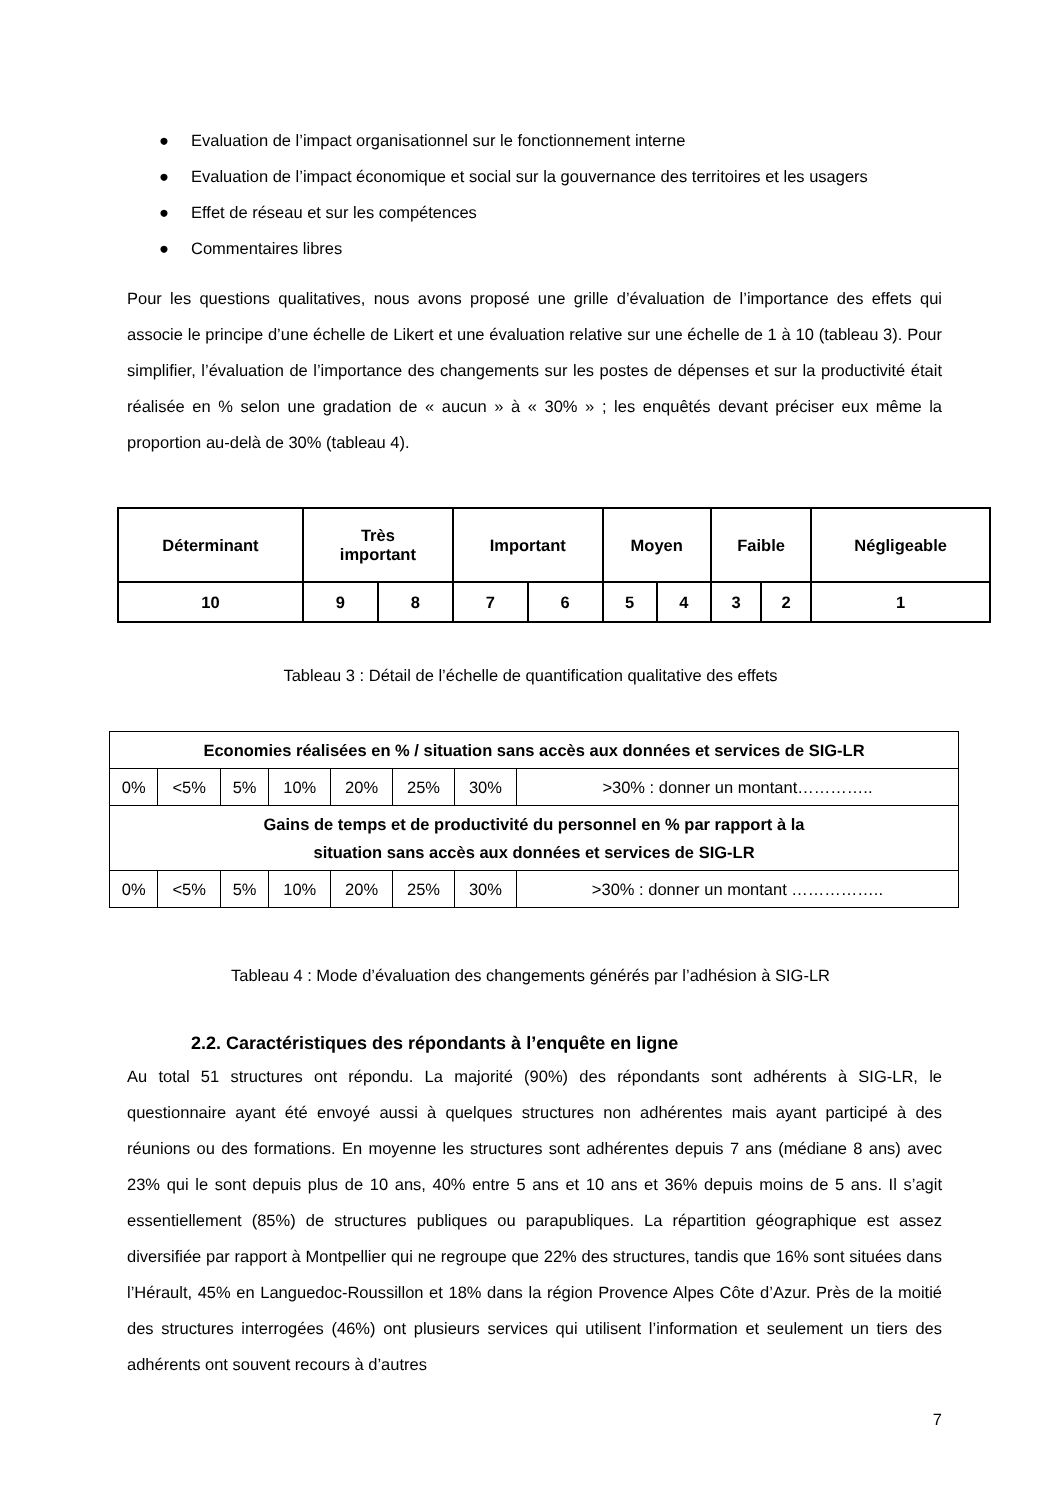● Evaluation de l’impact organisationnel sur le fonctionnement interne
● Evaluation de l’impact économique et social sur la gouvernance des territoires et les usagers
● Effet de réseau et sur les compétences
● Commentaires libres
Pour les questions qualitatives, nous avons proposé une grille d’évaluation de l’importance des effets qui associe le principe d’une échelle de Likert et une évaluation relative sur une échelle de 1 à 10 (tableau 3). Pour simplifier, l’évaluation de l’importance des changements sur les postes de dépenses et sur la productivité était réalisée en % selon une gradation de « aucun » à « 30% » ; les enquêtés devant préciser eux même la proportion au-delà de 30% (tableau 4).
| Déterminant | Très important | | Important | | Moyen | | Faible | | Négligeable |
| 10 | 9 | 8 | 7 | 6 | 5 | 4 | 3 | 2 | 1 |
Tableau 3 : Détail de l’échelle de quantification qualitative des effets
| Economies réalisées en % / situation sans accès aux données et services de SIG-LR | | | | | | | |
| 0% | <5% | 5% | 10% | 20% | 25% | 30% | >30% : donner un montant………….. |
| Gains de temps et de productivité du personnel en % par rapport à la situation sans accès aux données et services de SIG-LR | | | | | | | |
| 0% | <5% | 5% | 10% | 20% | 25% | 30% | >30% : donner un montant …………….. |
Tableau 4 : Mode d’évaluation des changements générés par l’adhésion à SIG-LR
2.2. Caractéristiques des répondants à l’enquête en ligne
Au total 51 structures ont répondu. La majorité (90%) des répondants sont adhérents à SIG-LR, le questionnaire ayant été envoyé aussi à quelques structures non adhérentes mais ayant participé à des réunions ou des formations. En moyenne les structures sont adhérentes depuis 7 ans (médiane 8 ans) avec 23% qui le sont depuis plus de 10 ans, 40% entre 5 ans et 10 ans et 36% depuis moins de 5 ans. Il s’agit essentiellement (85%) de structures publiques ou parapubliques. La répartition géographique est assez diversifiée par rapport à Montpellier qui ne regroupe que 22% des structures, tandis que 16% sont situées dans l’Hérault, 45% en Languedoc-Roussillon et 18% dans la région Provence Alpes Côte d’Azur. Près de la moitié des structures interrogées (46%) ont plusieurs services qui utilisent l’information et seulement un tiers des adhérents ont souvent recours à d’autres
7